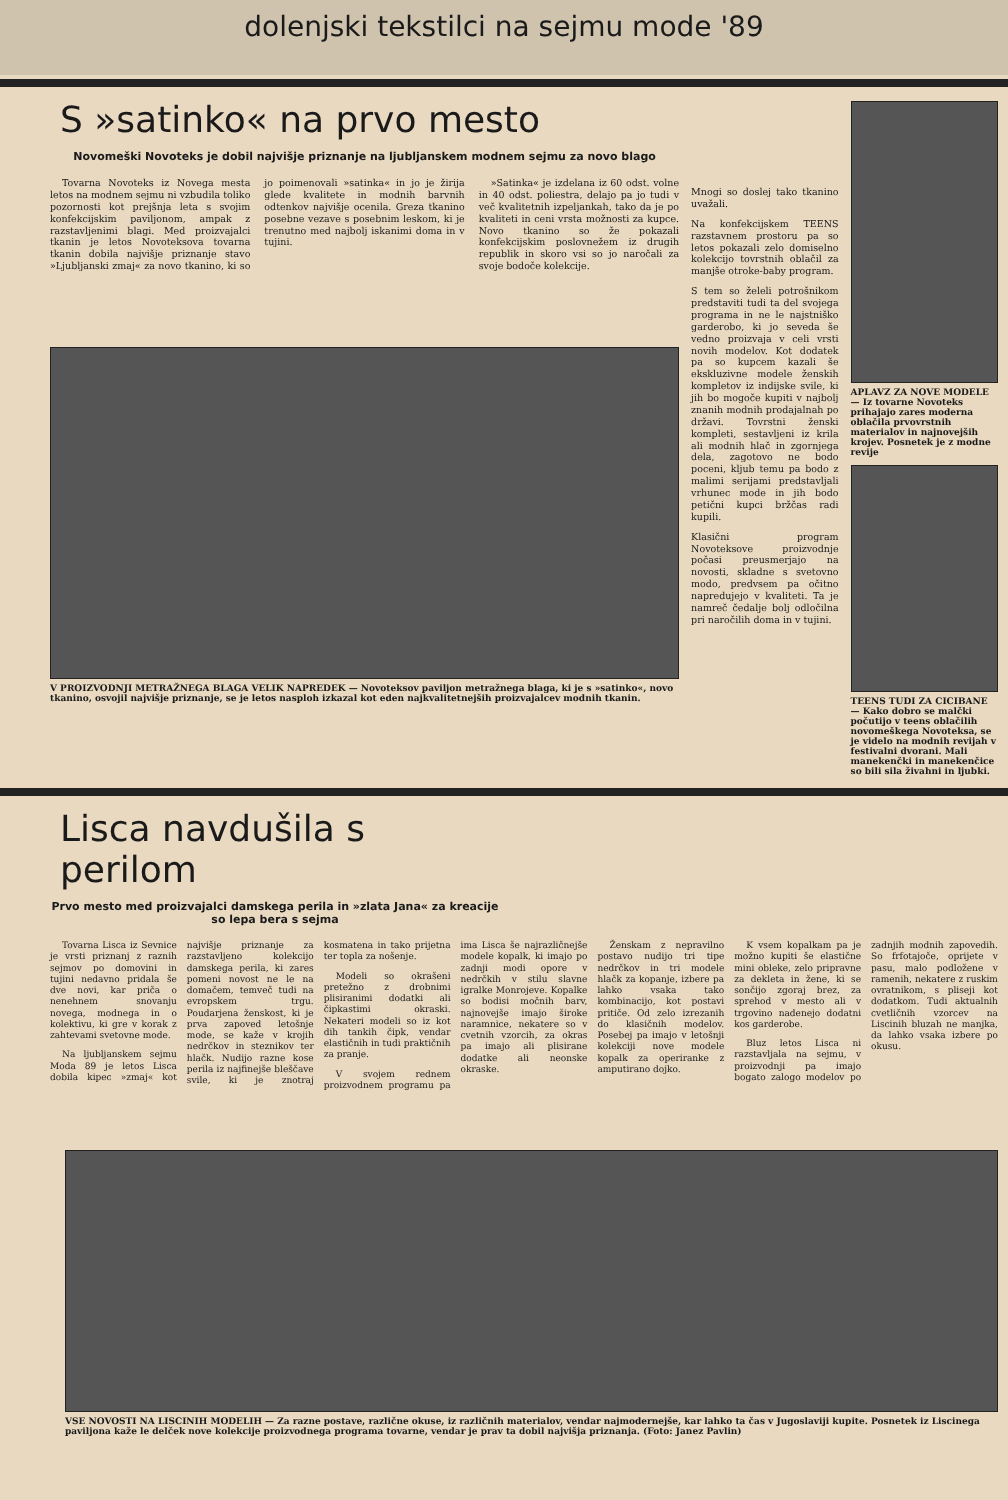dolenjski tekstilci na sejmu mode '89
S »satinko« na prvo mesto
Novomeški Novoteks je dobil najvišje priznanje na ljubljanskem modnem sejmu za novo blago
Tovarna Novoteks iz Novega mesta letos na modnem sejmu ni vzbudila toliko pozornosti kot prejšnja leta s svojim konfekcijskim paviljonom, ampak z razstavljenimi blagi. Med proizvajalci tkanin je letos Novoteksova tovarna tkanin dobila najvišje priznanje stavo »Ljubljanski zmaj« za novo tkanino, ki so jo poimenovali »satinka« in jo je žirija glede kvalitete in modnih barvnih odtenkov najvišje ocenila. Greza tkanino posebne vezave s posebnim leskom, ki je trenutno med najbolj iskanimi doma in v tujini.
»Satinka« je izdelana iz 60 odst. volne in 40 odst. poliestra, delajo pa jo tudi v več kvalitetnih izpeljankah, tako da je po kvaliteti in ceni vrsta možnosti za kupce. Novo tkanino so že pokazali konfekcijskim poslovnežem iz drugih republik in skoro vsi so jo naročali za svoje bodoče kolekcije.
V PROIZVODNJI METRAŽNEGA BLAGA VELIK NAPREDEK — Novoteksov paviljon metražnega blaga, ki je s »satinko«, novo tkanino, osvojil najvišje priznanje, se je letos nasploh izkazal kot eden najkvalitetnejših proizvajalcev modnih tkanin.
Mnogi so doslej tako tkanino uvažali.
Na konfekcijskem TEENS razstavnem prostoru pa so letos pokazali zelo domiselno kolekcijo tovrstnih oblačil za manjše otroke-baby program.
S tem so želeli potrošnikom predstaviti tudi ta del svojega programa in ne le najstniško garderobo, ki jo seveda še vedno proizvaja v celi vrsti novih modelov. Kot dodatek pa so kupcem kazali še ekskluzivne modele ženskih kompletov iz indijske svile, ki jih bo mogoče kupiti v najbolj znanih modnih prodajalnah po državi. Tovrstni ženski kompleti, sestavljeni iz krila ali modnih hlač in zgornjega dela, zagotovo ne bodo poceni, kljub temu pa bodo z malimi serijami predstavljali vrhunec mode in jih bodo petični kupci bržčas radi kupili.
Klasični program Novoteksove proizvodnje počasi preusmerjajo na novosti, skladne s svetovno modo, predvsem pa očitno napredujejo v kvaliteti. Ta je namreč čedalje bolj odločilna pri naročilih doma in v tujini.
APLAVZ ZA NOVE MODELE — Iz tovarne Novoteks prihajajo zares moderna oblačila prvovrstnih materialov in najnovejših krojev. Posnetek je z modne revije
TEENS TUDI ZA CICIBANE — Kako dobro se malčki počutijo v teens oblačilih novomeškega Novoteksa, se je videlo na modnih revijah v festivalni dvorani. Mali manekenčki in manekenčice so bili sila živahni in ljubki.
Lisca navdušila s perilom
Prvo mesto med proizvajalci damskega perila in »zlata Jana« za kreacije so lepa bera s sejma
Tovarna Lisca iz Sevnice je vrsti priznanj z raznih sejmov po domovini in tujini nedavno pridala še dve novi, kar priča o nenehnem snovanju novega, modnega in o kolektivu, ki gre v korak z zahtevami svetovne mode.
Na ljubljanskem sejmu Moda 89 je letos Lisca dobila kipec »zmaj« kot najvišje priznanje za razstavljeno kolekcijo damskega perila, ki zares pomeni novost ne le na domačem, temveč tudi na evropskem trgu. Poudarjena ženskost, ki je prva zapoved letošnje mode, se kaže v krojih nedrčkov in steznikov ter hlačk. Nudijo razne kose perila iz najfinejše bleščave svile, ki je znotraj kosmatena in tako prijetna ter topla za nošenje.
Modeli so okrašeni pretežno z drobnimi plisiranimi dodatki ali čipkastimi okraski. Nekateri modeli so iz kot dih tankih čipk, vendar elastičnih in tudi praktičnih za pranje.
V svojem rednem proizvodnem programu pa ima Lisca še najrazličnejše modele kopalk, ki imajo po zadnji modi opore v nedrčkih v stilu slavne igralke Monrojeve. Kopalke so bodisi močnih barv, najnovejše imajo široke naramnice, nekatere so v cvetnih vzorcih, za okras pa imajo ali plisirane dodatke ali neonske okraske.
Ženskam z nepravilno postavo nudijo tri tipe nedrčkov in tri modele hlačk za kopanje, izbere pa lahko vsaka tako kombinacijo, kot postavi pritiče. Od zelo izrezanih do klasičnih modelov. Posebej pa imajo v letošnji kolekciji nove modele kopalk za operiranke z amputirano dojko.
K vsem kopalkam pa je možno kupiti še elastične mini obleke, zelo pripravne za dekleta in žene, ki se sončijo zgoraj brez, za sprehod v mesto ali v trgovino nadenejo dodatni kos garderobe.
Bluz letos Lisca ni razstavljala na sejmu, v proizvodnji pa imajo bogato zalogo modelov po zadnjih modnih zapovedih. So frfotajoče, oprijete v pasu, malo podložene v ramenih, nekatere z ruskim ovratnikom, s pliseji kot dodatkom. Tudi aktualnih cvetličnih vzorcev na Liscinih bluzah ne manjka, da lahko vsaka izbere po okusu.
VSE NOVOSTI NA LISCINIH MODELIH — Za razne postave, različne okuse, iz različnih materialov, vendar najmodernejše, kar lahko ta čas v Jugoslaviji kupite. Posnetek iz Liscinega paviljona kaže le delček nove kolekcije proizvodnega programa tovarne, vendar je prav ta dobil najvišja priznanja. (Foto: Janez Pavlin)